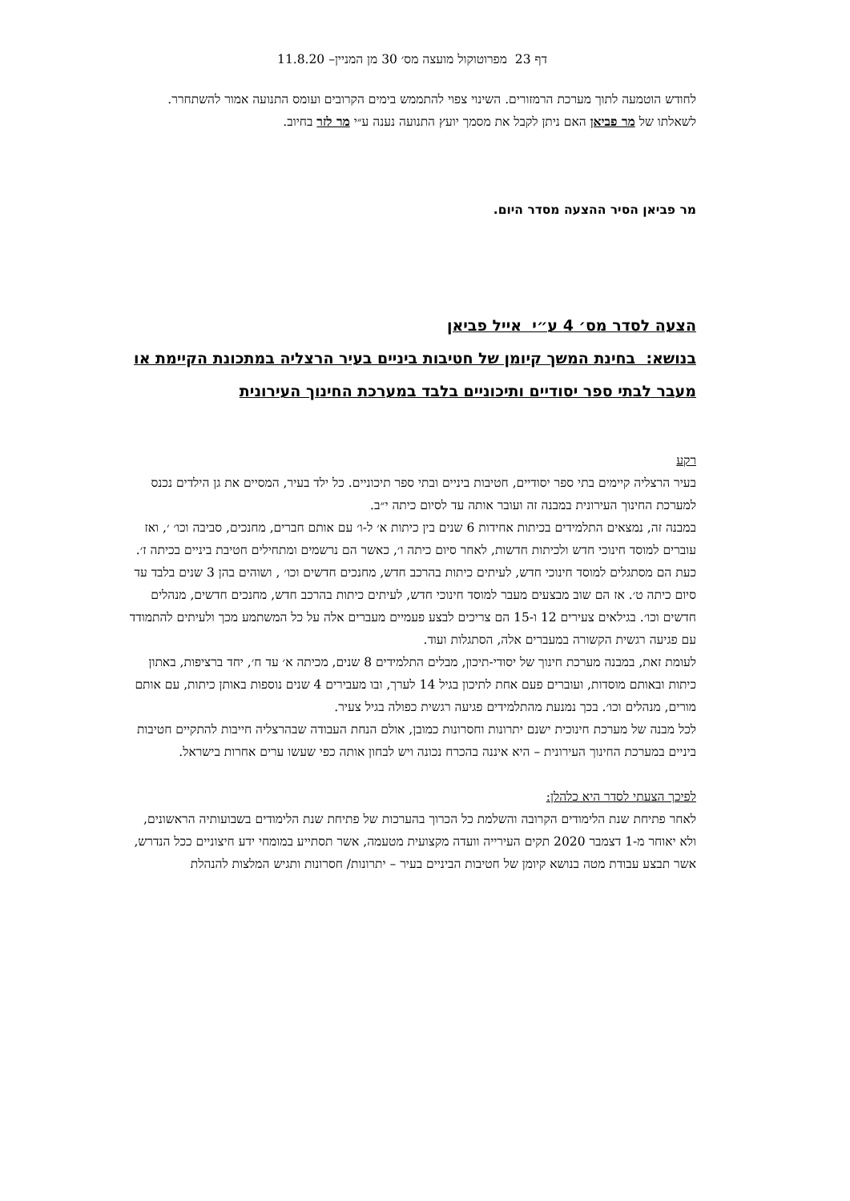דף 23 מפרוטוקול מועצה מס׳ 30 מן המניין– 11.8.20
לחודש הוטמעה לתוך מערכת הרמזורים. השינוי צפוי להתממש בימים הקרובים ועומס התנועה אמור להשתחרר.
לשאלתו של מר פביאן האם ניתן לקבל את מסמך יועץ התנועה נענה ע״י מר לזר בחיוב.
מר פביאן הסיר ההצעה מסדר היום.
הצעה לסדר מס׳ 4 ע״י אייל פביאן
בנושא: בחינת המשך קיומן של חטיבות ביניים בעיר הרצליה במתכונת הקיימת או מעבר לבתי ספר יסודיים ותיכוניים בלבד במערכת החינוך העירונית
רקע
בעיר הרצליה קיימים בתי ספר יסודיים, חטיבות ביניים ובתי ספר תיכוניים. כל ילד בעיר, המסיים את גן הילדים נכנס למערכת החינוך העירונית במבנה זה ועובר אותה עד לסיום כיתה י״ב.
במבנה זה, נמצאים התלמידים בכיתות אחידות 6 שנים בין כיתות א׳ ל-ו׳ עם אותם חברים, מחנכים, סביבה וכו׳ ׳, ואז עוברים למוסד חינוכי חדש ולכיתות חדשות, לאחר סיום כיתה ו׳, כאשר הם נרשמים ומתחילים חטיבת ביניים בכיתה ז׳. כעת הם מסתגלים למוסד חינוכי חדש, לעיתים כיתות בהרכב חדש, מחנכים חדשים וכו׳ , ושוהים בהן 3 שנים בלבד עד סיום כיתה ט׳. אז הם שוב מבצעים מעבר למוסד חינוכי חדש, לעיתים כיתות בהרכב חדש, מחנכים חדשים, מנהלים חדשים וכו׳. בגילאים צעירים 12 ו-15 הם צריכים לבצע פעמיים מעברים אלה על כל המשתמע מכך ולעיתים להתמודד עם פגיעה רגשית הקשורה במעברים אלה, הסתגלות ועוד.
לעומת זאת, במבנה מערכת חינוך של יסודי-תיכון, מבלים התלמידים 8 שנים, מכיתה א׳ עד ח׳, יחד ברציפות, באתון כיתות ובאותם מוסדות, ועוברים פעם אחת לתיכון בגיל 14 לערך, ובו מעבירים 4 שנים נוספות באותן כיתות, עם אותם מורים, מנהלים וכו׳. בכך נמנעת מהתלמידים פגיעה רגשית כפולה בגיל צעיר.
לכל מבנה של מערכת חינוכית ישנם יתרונות וחסרונות כמובן, אולם הנחת העבודה שבהרצליה חייבות להתקיים חטיבות ביניים במערכת החינוך העירונית – היא איננה בהכרח נכונה ויש לבחון אותה כפי שעשו ערים אחרות בישראל.
לפיכך הצעתי לסדר היא כלהלן:
לאחר פתיחת שנת הלימודים הקרובה והשלמת כל הכרוך בהערכות של פתיחת שנת הלימודים בשבועותיה הראשונים, ולא יאוחר מ-1 דצמבר 2020 תקים העירייה וועדה מקצועית מטעמה, אשר תסתייע במומחי ידע חיצוניים ככל הנדרש, אשר תבצע עבודת מטה בנושא קיומן של חטיבות הביניים בעיר – יתרונות/ חסרונות ותגיש המלצות להנהלת